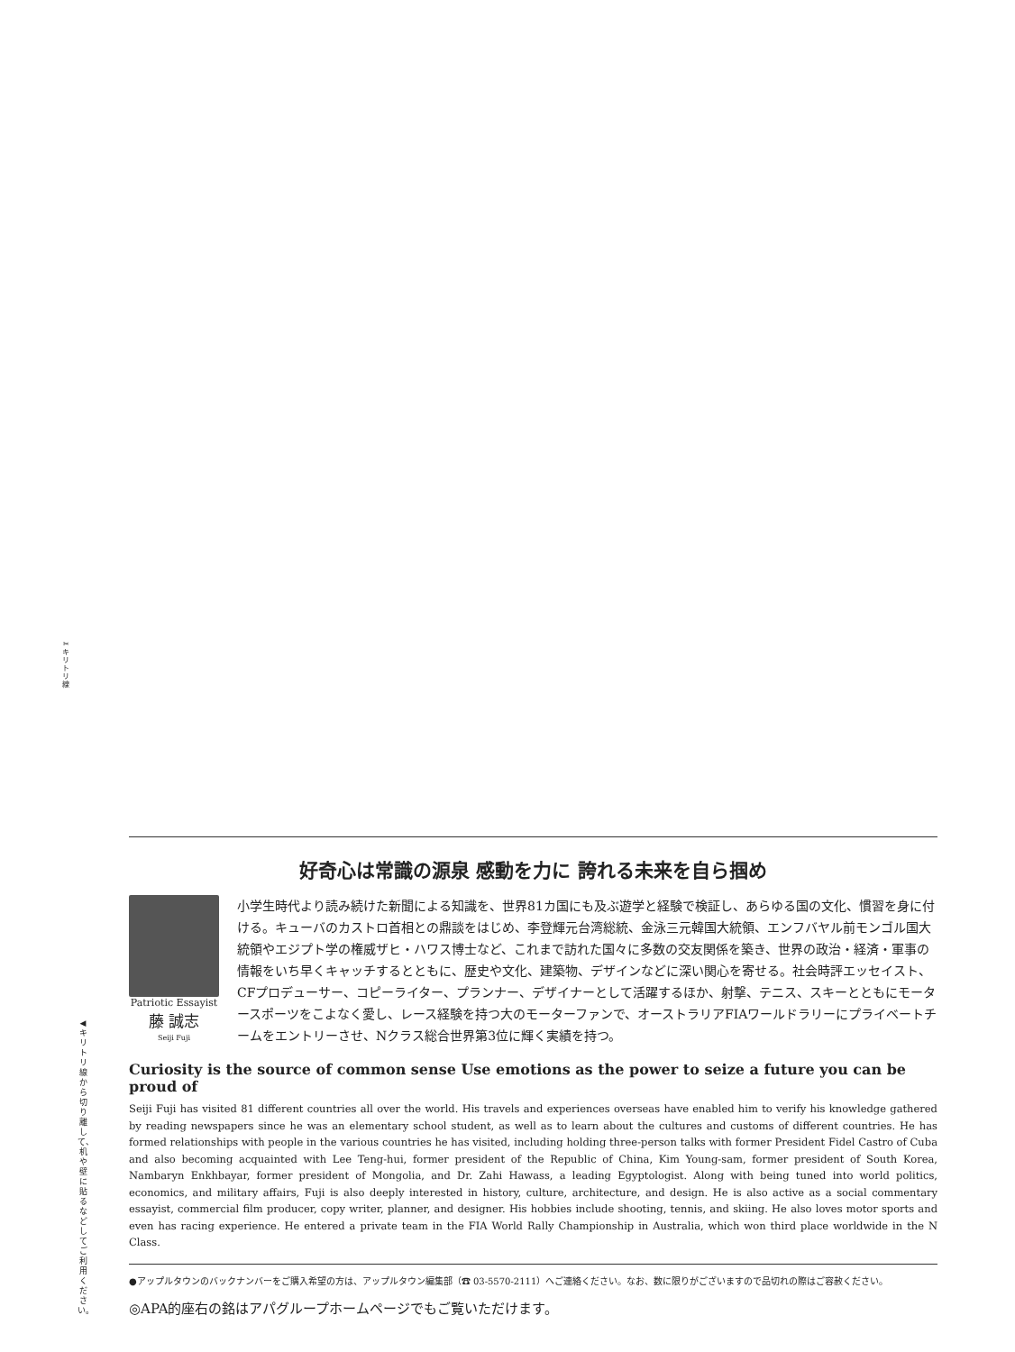✂
キリトリ線
◀キリトリ線から切り離して、机や壁に貼るなどしてご利用ください。
好奇心は常識の源泉 感動を力に 誇れる未来を自ら掴め
Patriotic Essayist
藤 誠志
Seiji Fuji
小学生時代より読み続けた新聞による知識を、世界81カ国にも及ぶ遊学と経験で検証し、あらゆる国の文化、慣習を身に付ける。キューバのカストロ首相との鼎談をはじめ、李登輝元台湾総統、金泳三元韓国大統領、エンフバヤル前モンゴル国大統領やエジプト学の権威ザヒ・ハワス博士など、これまで訪れた国々に多数の交友関係を築き、世界の政治・経済・軍事の情報をいち早くキャッチするとともに、歴史や文化、建築物、デザインなどに深い関心を寄せる。社会時評エッセイスト、CFプロデューサー、コピーライター、プランナー、デザイナーとして活躍するほか、射撃、テニス、スキーとともにモータースポーツをこよなく愛し、レース経験を持つ大のモーターファンで、オーストラリアFIAワールドラリーにプライベートチームをエントリーさせ、Nクラス総合世界第3位に輝く実績を持つ。
Curiosity is the source of common sense Use emotions as the power to seize a future you can be proud of
Seiji Fuji has visited 81 different countries all over the world. His travels and experiences overseas have enabled him to verify his knowledge gathered by reading newspapers since he was an elementary school student, as well as to learn about the cultures and customs of different countries. He has formed relationships with people in the various countries he has visited, including holding three-person talks with former President Fidel Castro of Cuba and also becoming acquainted with Lee Teng-hui, former president of the Republic of China, Kim Young-sam, former president of South Korea, Nambaryn Enkhbayar, former president of Mongolia, and Dr. Zahi Hawass, a leading Egyptologist. Along with being tuned into world politics, economics, and military affairs, Fuji is also deeply interested in history, culture, architecture, and design. He is also active as a social commentary essayist, commercial film producer, copy writer, planner, and designer. His hobbies include shooting, tennis, and skiing. He also loves motor sports and even has racing experience. He entered a private team in the FIA World Rally Championship in Australia, which won third place worldwide in the N Class.
●アップルタウンのバックナンバーをご購入希望の方は、アップルタウン編集部（☎ 03-5570-2111）へご連絡ください。なお、数に限りがございますので品切れの際はご容赦ください。
◎APA的座右の銘はアパグループホームページでもご覧いただけます。